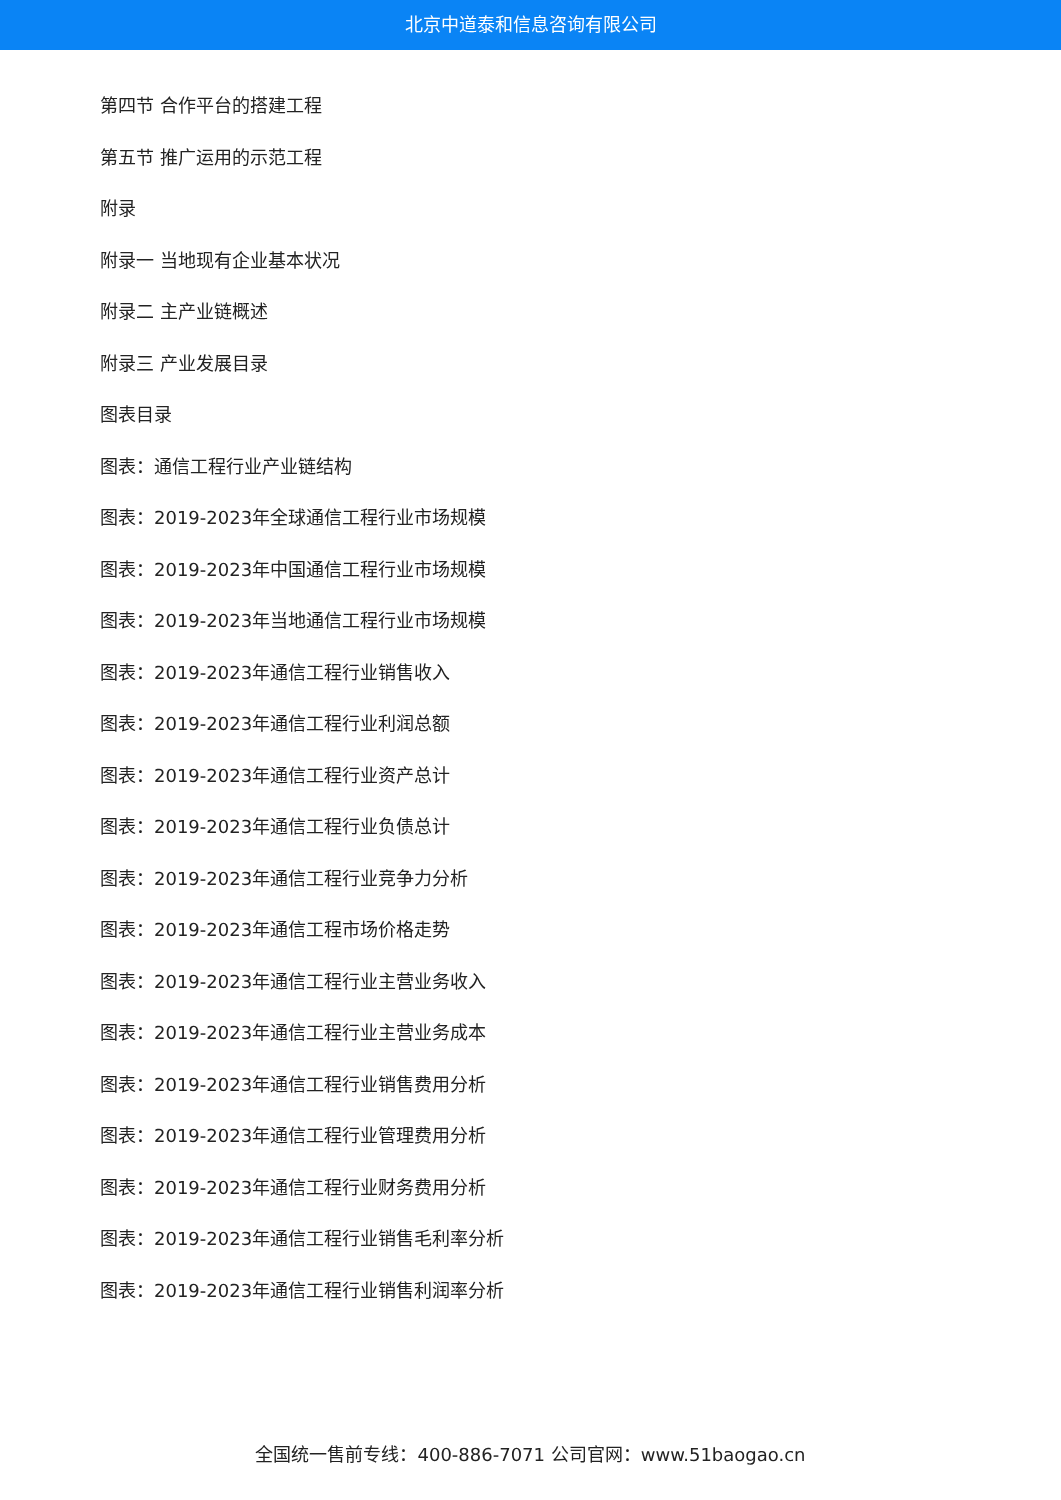北京中道泰和信息咨询有限公司
第四节 合作平台的搭建工程
第五节 推广运用的示范工程
附录
附录一 当地现有企业基本状况
附录二 主产业链概述
附录三 产业发展目录
图表目录
图表：通信工程行业产业链结构
图表：2019-2023年全球通信工程行业市场规模
图表：2019-2023年中国通信工程行业市场规模
图表：2019-2023年当地通信工程行业市场规模
图表：2019-2023年通信工程行业销售收入
图表：2019-2023年通信工程行业利润总额
图表：2019-2023年通信工程行业资产总计
图表：2019-2023年通信工程行业负债总计
图表：2019-2023年通信工程行业竞争力分析
图表：2019-2023年通信工程市场价格走势
图表：2019-2023年通信工程行业主营业务收入
图表：2019-2023年通信工程行业主营业务成本
图表：2019-2023年通信工程行业销售费用分析
图表：2019-2023年通信工程行业管理费用分析
图表：2019-2023年通信工程行业财务费用分析
图表：2019-2023年通信工程行业销售毛利率分析
图表：2019-2023年通信工程行业销售利润率分析
全国统一售前专线：400-886-7071 公司官网：www.51baogao.cn